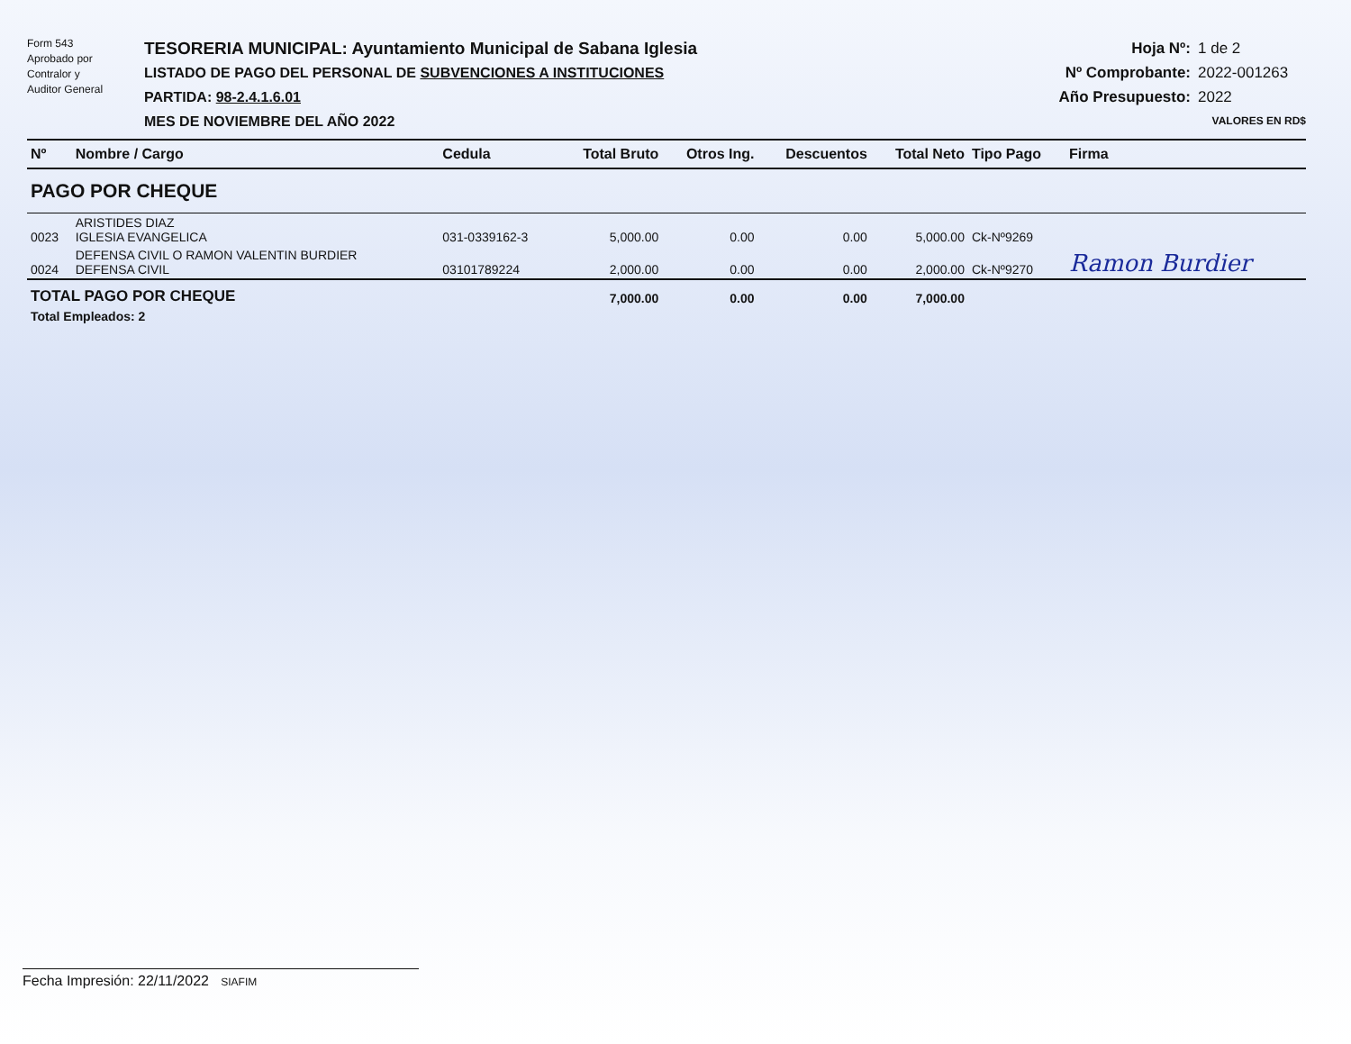Form 543
Aprobado por
Contralor y
Auditor General
TESORERIA MUNICIPAL: Ayuntamiento Municipal de Sabana Iglesia
LISTADO DE PAGO DEL PERSONAL DE SUBVENCIONES A INSTITUCIONES
PARTIDA: 98-2.4.1.6.01
MES DE NOVIEMBRE DEL AÑO 2022
Hoja Nº: 1 de 2
Nº Comprobante: 2022-001263
Año Presupuesto: 2022
VALORES EN RD$
| Nº | Nombre / Cargo | Cedula | Total Bruto | Otros Ing. | Descuentos | Total Neto | Tipo Pago | Firma |
| --- | --- | --- | --- | --- | --- | --- | --- | --- |
| PAGO POR CHEQUE | | | | | | | | |
| 0023 | ARISTIDES DIAZ IGLESIA EVANGELICA | 031-0339162-3 | 5,000.00 | 0.00 | 0.00 | 5,000.00 | Ck-Nº9269 | |
| 0024 | DEFENSA CIVIL O RAMON VALENTIN BURDIER DEFENSA CIVIL | 03101789224 | 2,000.00 | 0.00 | 0.00 | 2,000.00 | Ck-Nº9270 | Ramon Burdier |
| TOTAL PAGO POR CHEQUE | | | 7,000.00 | 0.00 | 0.00 | 7,000.00 | | |
| Total Empleados: 2 | | | | | | | | |
Fecha Impresión: 22/11/2022 SIAFIM